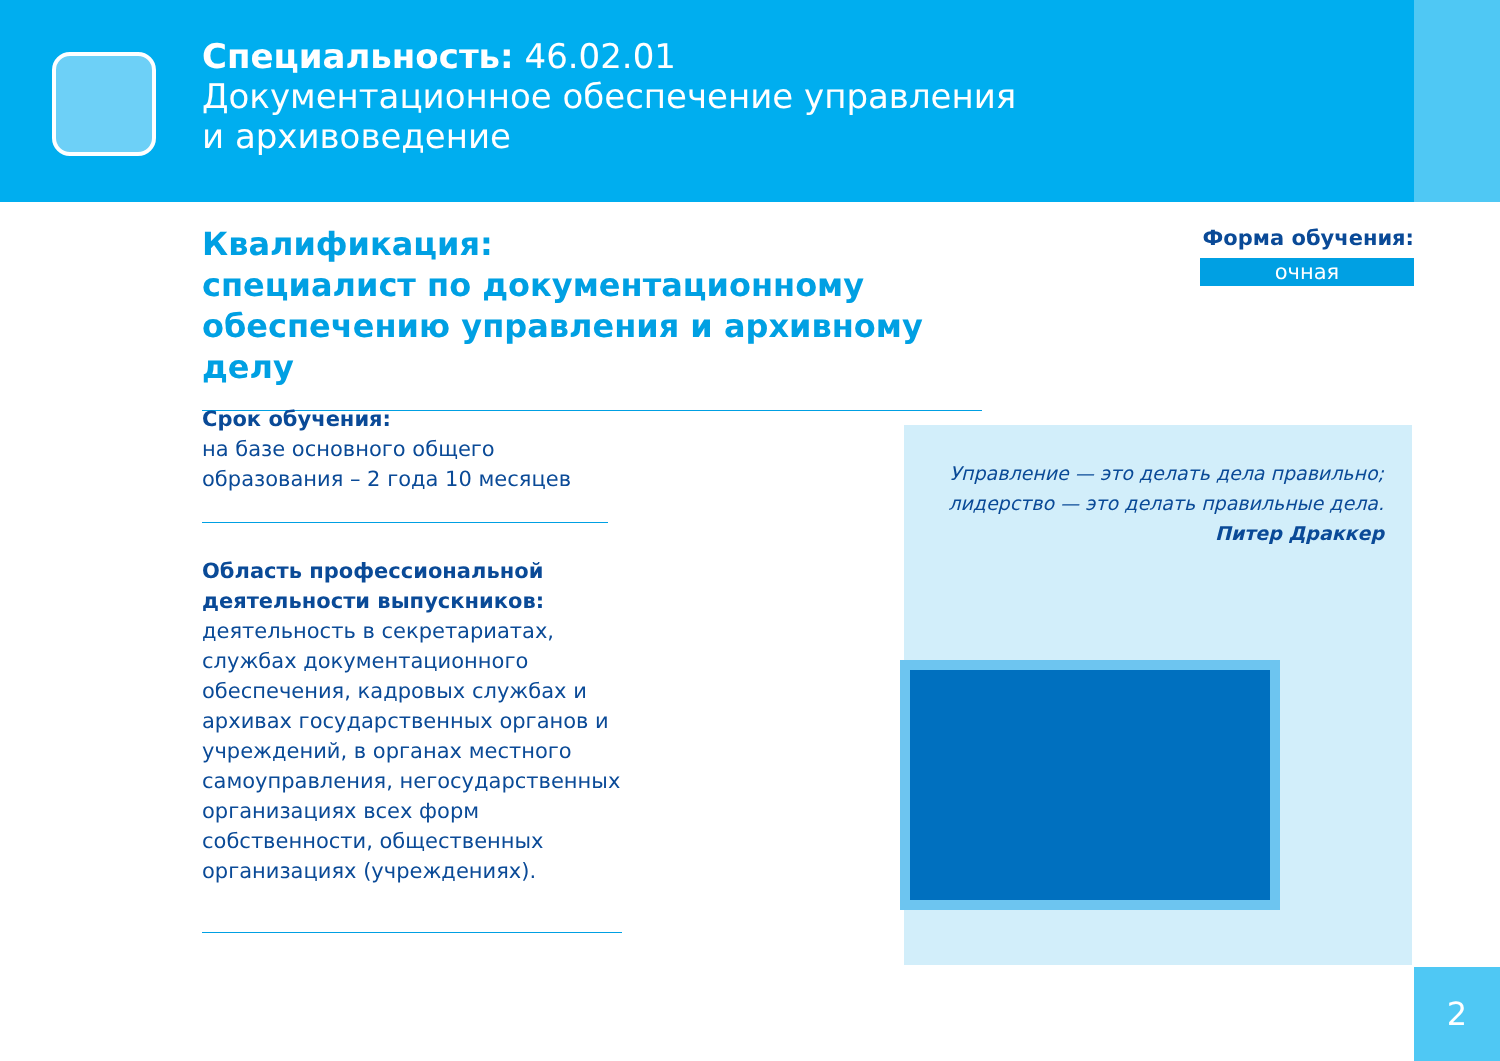Специальность: 46.02.01
Документационное обеспечение управления
и архивоведение
Квалификация:
специалист по документационному обеспечению управления и архивному делу
Форма обучения:
очная
Срок обучения:
на базе основного общего образования – 2 года 10 месяцев
Область профессиональной деятельности выпускников:
деятельность в секретариатах, службах документационного обеспечения, кадровых службах и архивах государственных органов и учреждений, в органах местного самоуправления, негосударственных организациях всех форм собственности, общественных организациях (учреждениях).
Управление — это делать дела правильно; лидерство — это делать правильные дела.
Питер Драккер
2